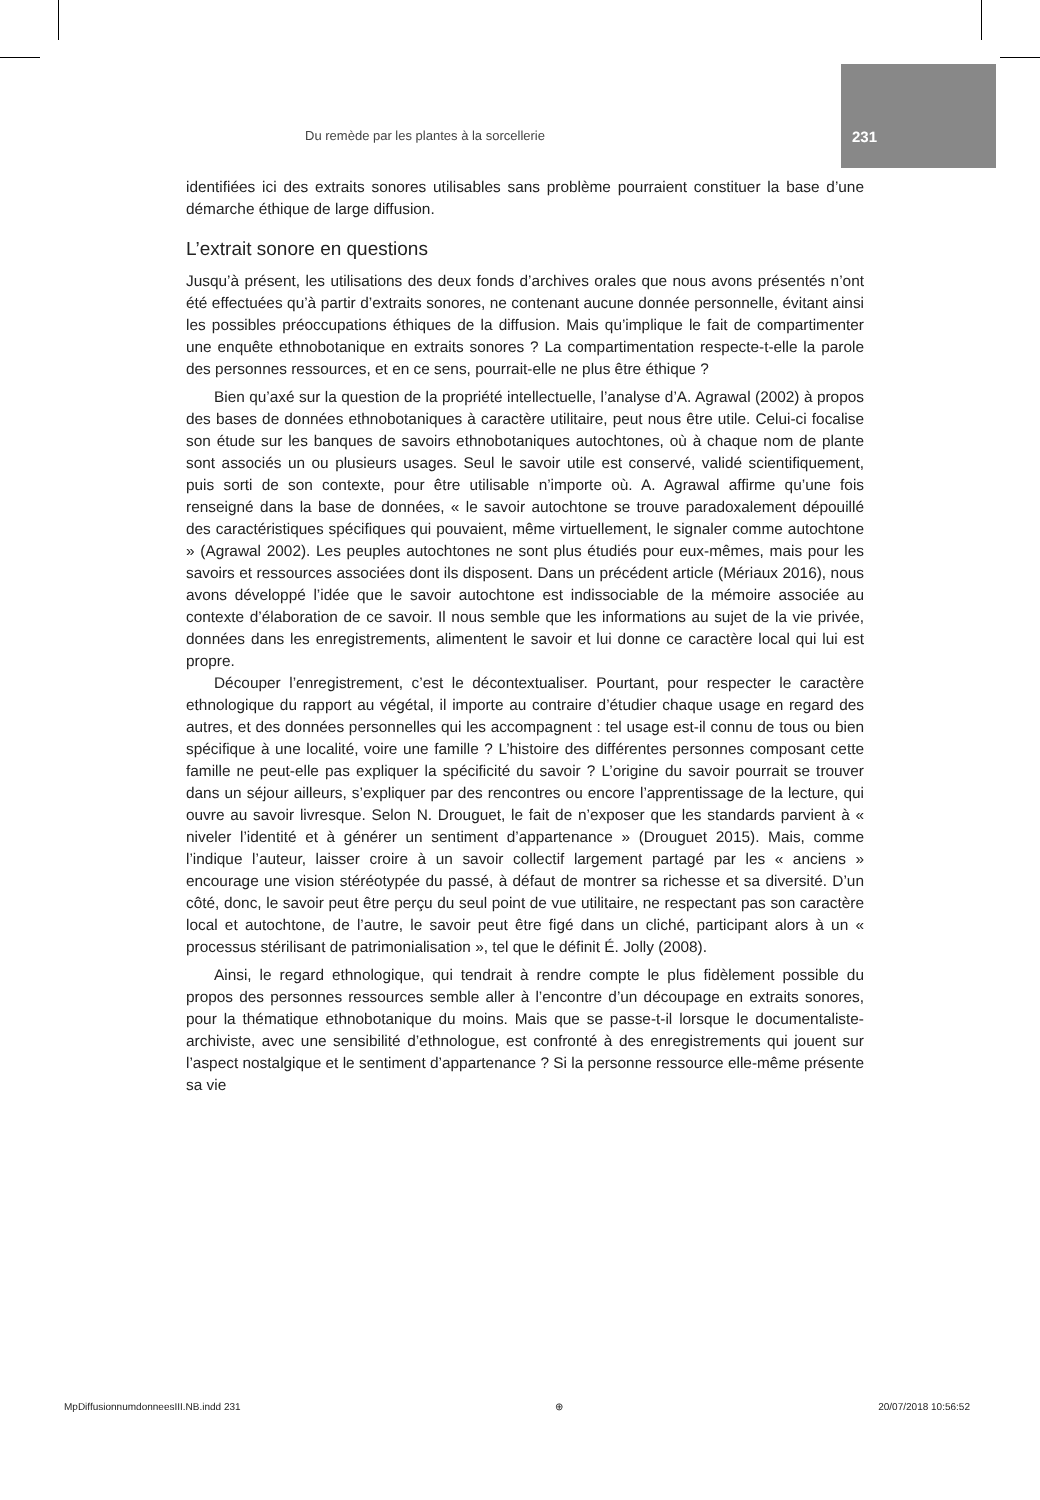Du remède par les plantes à la sorcellerie 231
identifiées ici des extraits sonores utilisables sans problème pourraient constituer la base d’une démarche éthique de large diffusion.
L’extrait sonore en questions
Jusqu’à présent, les utilisations des deux fonds d’archives orales que nous avons présentés n’ont été effectuées qu’à partir d’extraits sonores, ne contenant aucune donnée personnelle, évitant ainsi les possibles préoccupations éthiques de la diffusion. Mais qu’implique le fait de compartimenter une enquête ethnobotanique en extraits sonores ? La compartimentation respecte-t-elle la parole des personnes ressources, et en ce sens, pourrait-elle ne plus être éthique ?
Bien qu’axé sur la question de la propriété intellectuelle, l’analyse d’A. Agrawal (2002) à propos des bases de données ethnobotaniques à caractère utilitaire, peut nous être utile. Celui-ci focalise son étude sur les banques de savoirs ethnobotaniques autochtones, où à chaque nom de plante sont associés un ou plusieurs usages. Seul le savoir utile est conservé, validé scientifiquement, puis sorti de son contexte, pour être utilisable n’importe où. A. Agrawal affirme qu’une fois renseigné dans la base de données, « le savoir autochtone se trouve paradoxalement dépouillé des caractéristiques spécifiques qui pouvaient, même virtuellement, le signaler comme autochtone » (Agrawal 2002). Les peuples autochtones ne sont plus étudiés pour eux-mêmes, mais pour les savoirs et ressources associées dont ils disposent. Dans un précédent article (Mériaux 2016), nous avons développé l’idée que le savoir autochtone est indissociable de la mémoire associée au contexte d’élaboration de ce savoir. Il nous semble que les informations au sujet de la vie privée, données dans les enregistrements, alimentent le savoir et lui donne ce caractère local qui lui est propre.
Découper l’enregistrement, c’est le décontextualiser. Pourtant, pour respecter le caractère ethnologique du rapport au végétal, il importe au contraire d’étudier chaque usage en regard des autres, et des données personnelles qui les accompagnent : tel usage est-il connu de tous ou bien spécifique à une localité, voire une famille ? L’histoire des différentes personnes composant cette famille ne peut-elle pas expliquer la spécificité du savoir ? L’origine du savoir pourrait se trouver dans un séjour ailleurs, s’expliquer par des rencontres ou encore l’apprentissage de la lecture, qui ouvre au savoir livresque. Selon N. Drouguet, le fait de n’exposer que les standards parvient à « niveler l’identité et à générer un sentiment d’appartenance » (Drouguet 2015). Mais, comme l’indique l’auteur, laisser croire à un savoir collectif largement partagé par les « anciens » encourage une vision stéréotypée du passé, à défaut de montrer sa richesse et sa diversité. D’un côté, donc, le savoir peut être perçu du seul point de vue utilitaire, ne respectant pas son caractère local et autochtone, de l’autre, le savoir peut être figé dans un cliché, participant alors à un « processus stérilisant de patrimonialisation », tel que le définit É. Jolly (2008).
Ainsi, le regard ethnologique, qui tendrait à rendre compte le plus fidèlement possible du propos des personnes ressources semble aller à l’encontre d’un découpage en extraits sonores, pour la thématique ethnobotanique du moins. Mais que se passe-t-il lorsque le documentaliste-archiviste, avec une sensibilité d’ethnologue, est confronté à des enregistrements qui jouent sur l’aspect nostalgique et le sentiment d’appartenance ? Si la personne ressource elle-même présente sa vie
MpDiffusionnumdonneesIII.NB.indd 231 ⊕ 20/07/2018 10:56:52